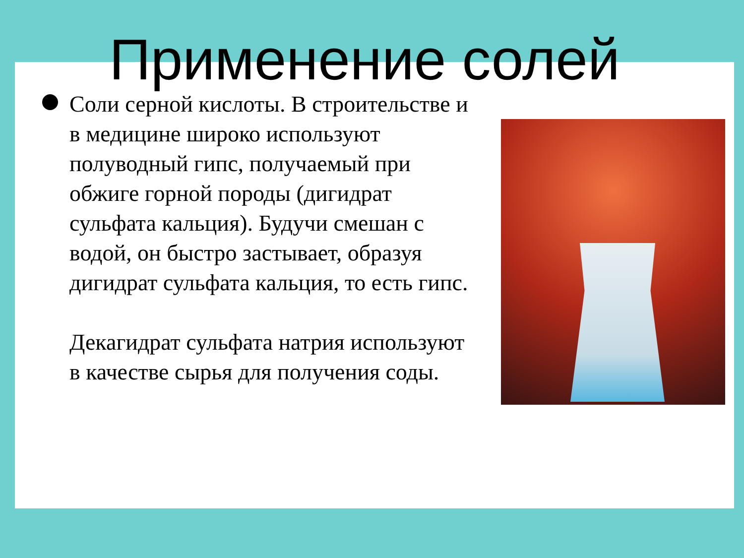Применение солей
Соли серной кислоты. В строительстве и в медицине широко используют полуводный гипс, получаемый при обжиге горной породы (дигидрат сульфата кальция). Будучи смешан с водой, он быстро застывает, образуя дигидрат сульфата кальция, то есть гипс.
Декагидрат сульфата натрия используют в качестве сырья для получения соды.